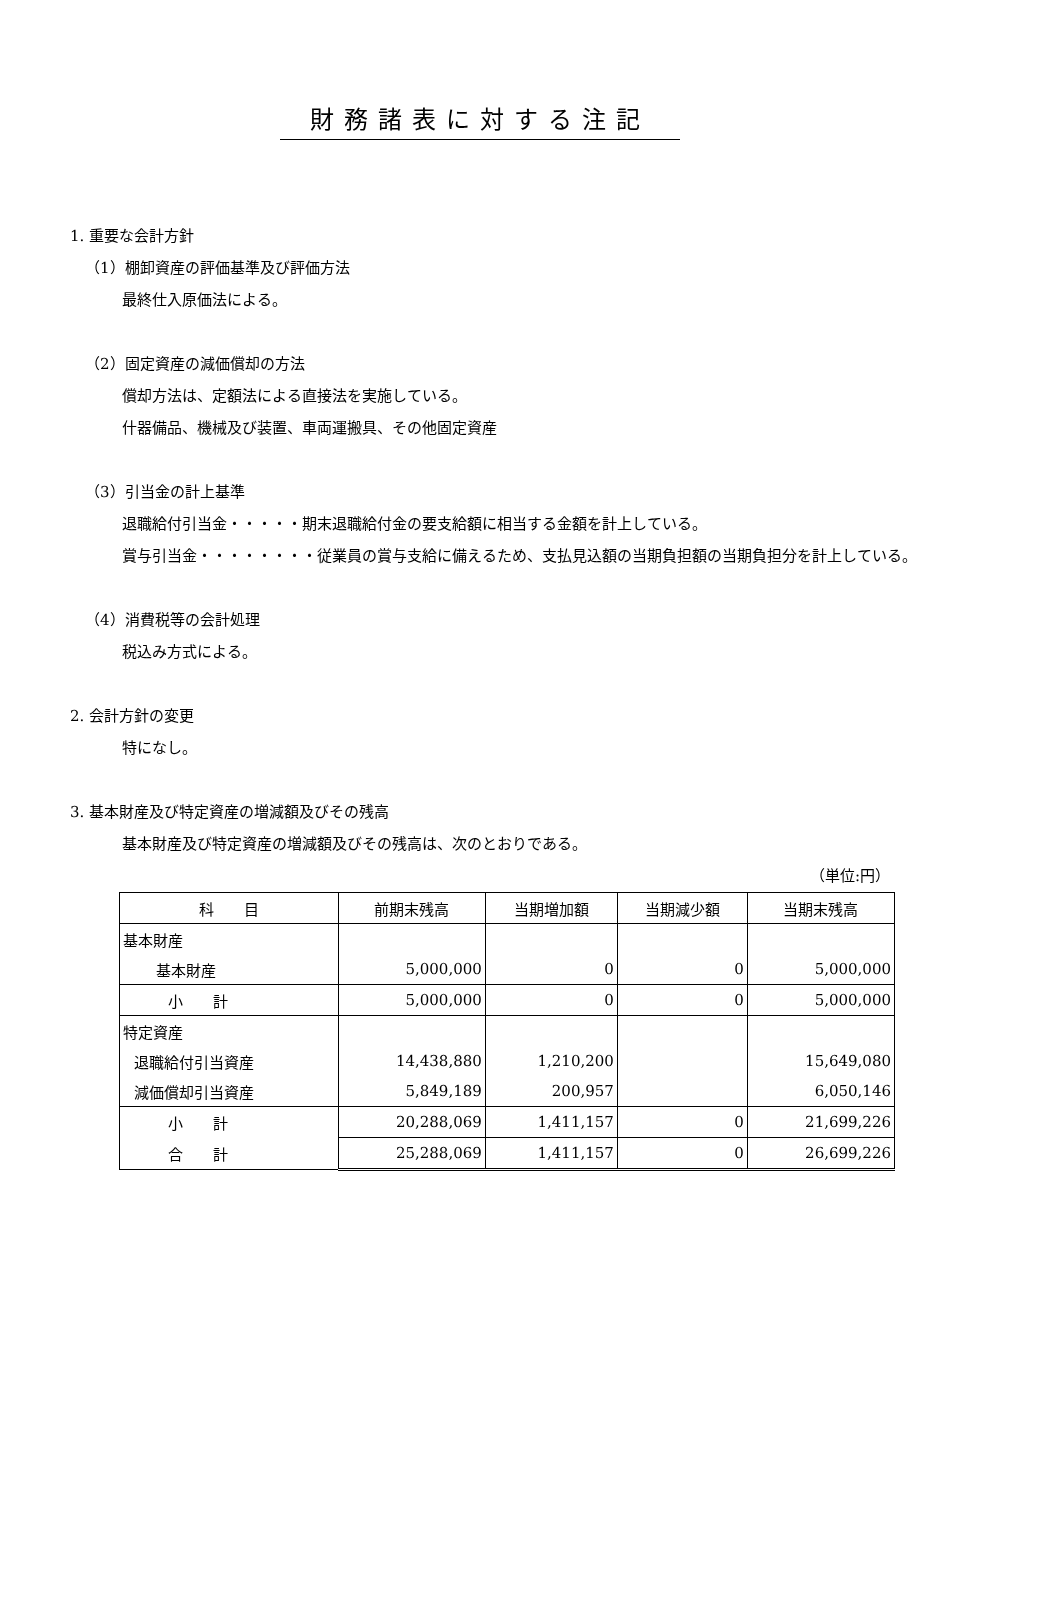財務諸表に対する注記
1. 重要な会計方針
（1）棚卸資産の評価基準及び評価方法
最終仕入原価法による。
（2）固定資産の減価償却の方法
償却方法は、定額法による直接法を実施している。
什器備品、機械及び装置、車両運搬具、その他固定資産
（3）引当金の計上基準
退職給付引当金・・・・・期末退職給付金の要支給額に相当する金額を計上している。
賞与引当金・・・・・・・・従業員の賞与支給に備えるため、支払見込額の当期負担額の当期負担分を計上している。
（4）消費税等の会計処理
税込み方式による。
2. 会計方針の変更
特になし。
3. 基本財産及び特定資産の増減額及びその残高
基本財産及び特定資産の増減額及びその残高は、次のとおりである。
（単位:円）
| 科 目 | 前期末残高 | 当期増加額 | 当期減少額 | 当期末残高 |
| --- | --- | --- | --- | --- |
| 基本財産 | | | | |
| 基本財産 | 5,000,000 | 0 | 0 | 5,000,000 |
| 小 計 | 5,000,000 | 0 | 0 | 5,000,000 |
| 特定資産 | | | | |
| 退職給付引当資産 | 14,438,880 | 1,210,200 | | 15,649,080 |
| 減価償却引当資産 | 5,849,189 | 200,957 | | 6,050,146 |
| 小 計 | 20,288,069 | 1,411,157 | 0 | 21,699,226 |
| 合 計 | 25,288,069 | 1,411,157 | 0 | 26,699,226 |